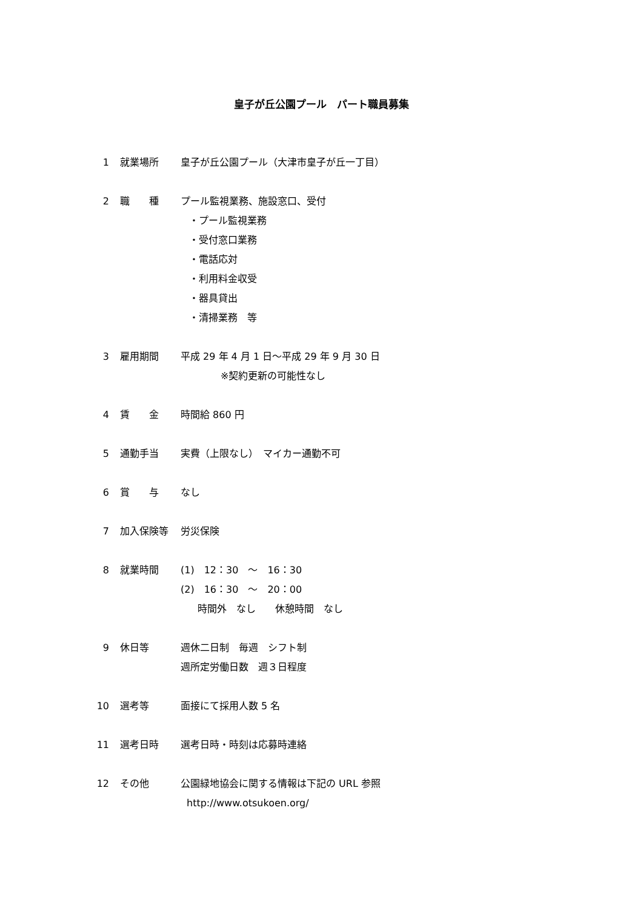皇子が丘公園プール　パート職員募集
1 就業場所 皇子が丘公園プール（大津市皇子が丘一丁目）
2 職　　種 プール監視業務、施設窓口、受付
・プール監視業務
・受付窓口業務
・電話応対
・利用料金収受
・器具貸出
・清掃業務　等
3 雇用期間 平成 29 年 4 月 1 日～平成 29 年 9 月 30 日
※契約更新の可能性なし
4 賃　　金 時間給 860 円
5 通勤手当 実費（上限なし）　マイカー通勤不可
6 賞　　与 なし
7 加入保険等 労災保険
8 就業時間 (1)　12：30　～　16：30
(2)　16：30　～　20：00
時間外　なし　　休憩時間　なし
9 休日等 週休二日制　毎週　シフト制
週所定労働日数　週３日程度
10 選考等 面接にて採用人数 5 名
11 選考日時 選考日時・時刻は応募時連絡
12 その他 公園緑地協会に関する情報は下記の URL 参照
http://www.otsukoen.org/